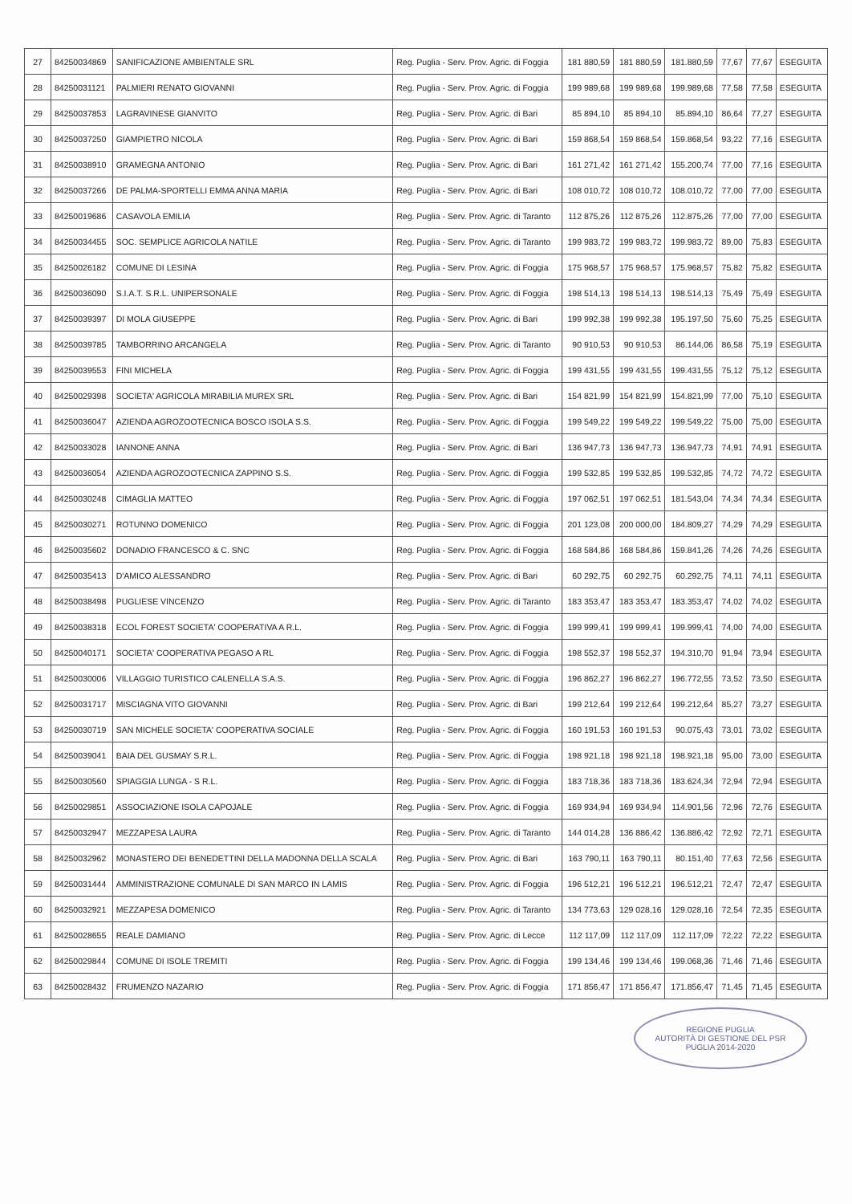| 27 | 84250034869 | SANIFICAZIONE AMBIENTALE SRL | Reg. Puglia - Serv. Prov. Agric. di Foggia | 181 880,59 | 181 880,59 | 181.880,59 | 77,67 | 77,67 | ESEGUITA |
| 28 | 84250031121 | PALMIERI RENATO GIOVANNI | Reg. Puglia - Serv. Prov. Agric. di Foggia | 199 989,68 | 199 989,68 | 199.989,68 | 77,58 | 77,58 | ESEGUITA |
| 29 | 84250037853 | LAGRAVINESE GIANVITO | Reg. Puglia - Serv. Prov. Agric. di Bari | 85 894,10 | 85 894,10 | 85.894,10 | 86,64 | 77,27 | ESEGUITA |
| 30 | 84250037250 | GIAMPIETRO NICOLA | Reg. Puglia - Serv. Prov. Agric. di Bari | 159 868,54 | 159 868,54 | 159.868,54 | 93,22 | 77,16 | ESEGUITA |
| 31 | 84250038910 | GRAMEGNA ANTONIO | Reg. Puglia - Serv. Prov. Agric. di Bari | 161 271,42 | 161 271,42 | 155.200,74 | 77,00 | 77,16 | ESEGUITA |
| 32 | 84250037266 | DE PALMA-SPORTELLI EMMA ANNA MARIA | Reg. Puglia - Serv. Prov. Agric. di Bari | 108 010,72 | 108 010,72 | 108.010,72 | 77,00 | 77,00 | ESEGUITA |
| 33 | 84250019686 | CASAVOLA EMILIA | Reg. Puglia - Serv. Prov. Agric. di Taranto | 112 875,26 | 112 875,26 | 112.875,26 | 77,00 | 77,00 | ESEGUITA |
| 34 | 84250034455 | SOC. SEMPLICE AGRICOLA NATILE | Reg. Puglia - Serv. Prov. Agric. di Taranto | 199 983,72 | 199 983,72 | 199.983,72 | 89,00 | 75,83 | ESEGUITA |
| 35 | 84250026182 | COMUNE DI LESINA | Reg. Puglia - Serv. Prov. Agric. di Foggia | 175 968,57 | 175 968,57 | 175.968,57 | 75,82 | 75,82 | ESEGUITA |
| 36 | 84250036090 | S.I.A.T. S.R.L. UNIPERSONALE | Reg. Puglia - Serv. Prov. Agric. di Foggia | 198 514,13 | 198 514,13 | 198.514,13 | 75,49 | 75,49 | ESEGUITA |
| 37 | 84250039397 | DI MOLA GIUSEPPE | Reg. Puglia - Serv. Prov. Agric. di Bari | 199 992,38 | 199 992,38 | 195.197,50 | 75,60 | 75,25 | ESEGUITA |
| 38 | 84250039785 | TAMBORRINO ARCANGELA | Reg. Puglia - Serv. Prov. Agric. di Taranto | 90 910,53 | 90 910,53 | 86.144,06 | 86,58 | 75,19 | ESEGUITA |
| 39 | 84250039553 | FINI MICHELA | Reg. Puglia - Serv. Prov. Agric. di Foggia | 199 431,55 | 199 431,55 | 199.431,55 | 75,12 | 75,12 | ESEGUITA |
| 40 | 84250029398 | SOCIETA' AGRICOLA MIRABILIA MUREX SRL | Reg. Puglia - Serv. Prov. Agric. di Bari | 154 821,99 | 154 821,99 | 154.821,99 | 77,00 | 75,10 | ESEGUITA |
| 41 | 84250036047 | AZIENDA AGROZOOTECNICA BOSCO ISOLA S.S. | Reg. Puglia - Serv. Prov. Agric. di Foggia | 199 549,22 | 199 549,22 | 199.549,22 | 75,00 | 75,00 | ESEGUITA |
| 42 | 84250033028 | IANNONE ANNA | Reg. Puglia - Serv. Prov. Agric. di Bari | 136 947,73 | 136 947,73 | 136.947,73 | 74,91 | 74,91 | ESEGUITA |
| 43 | 84250036054 | AZIENDA AGROZOOTECNICA ZAPPINO S.S. | Reg. Puglia - Serv. Prov. Agric. di Foggia | 199 532,85 | 199 532,85 | 199.532,85 | 74,72 | 74,72 | ESEGUITA |
| 44 | 84250030248 | CIMAGLIA MATTEO | Reg. Puglia - Serv. Prov. Agric. di Foggia | 197 062,51 | 197 062,51 | 181.543,04 | 74,34 | 74,34 | ESEGUITA |
| 45 | 84250030271 | ROTUNNO DOMENICO | Reg. Puglia - Serv. Prov. Agric. di Foggia | 201 123,08 | 200 000,00 | 184.809,27 | 74,29 | 74,29 | ESEGUITA |
| 46 | 84250035602 | DONADIO FRANCESCO & C. SNC | Reg. Puglia - Serv. Prov. Agric. di Foggia | 168 584,86 | 168 584,86 | 159.841,26 | 74,26 | 74,26 | ESEGUITA |
| 47 | 84250035413 | D'AMICO ALESSANDRO | Reg. Puglia - Serv. Prov. Agric. di Bari | 60 292,75 | 60 292,75 | 60.292,75 | 74,11 | 74,11 | ESEGUITA |
| 48 | 84250038498 | PUGLIESE VINCENZO | Reg. Puglia - Serv. Prov. Agric. di Taranto | 183 353,47 | 183 353,47 | 183.353,47 | 74,02 | 74,02 | ESEGUITA |
| 49 | 84250038318 | ECOL FOREST SOCIETA' COOPERATIVA A R.L. | Reg. Puglia - Serv. Prov. Agric. di Foggia | 199 999,41 | 199 999,41 | 199.999,41 | 74,00 | 74,00 | ESEGUITA |
| 50 | 84250040171 | SOCIETA' COOPERATIVA PEGASO A RL | Reg. Puglia - Serv. Prov. Agric. di Foggia | 198 552,37 | 198 552,37 | 194.310,70 | 91,94 | 73,94 | ESEGUITA |
| 51 | 84250030006 | VILLAGGIO TURISTICO CALENELLA S.A.S. | Reg. Puglia - Serv. Prov. Agric. di Foggia | 196 862,27 | 196 862,27 | 196.772,55 | 73,52 | 73,50 | ESEGUITA |
| 52 | 84250031717 | MISCIAGNA VITO GIOVANNI | Reg. Puglia - Serv. Prov. Agric. di Bari | 199 212,64 | 199 212,64 | 199.212,64 | 85,27 | 73,27 | ESEGUITA |
| 53 | 84250030719 | SAN MICHELE SOCIETA' COOPERATIVA SOCIALE | Reg. Puglia - Serv. Prov. Agric. di Foggia | 160 191,53 | 160 191,53 | 90.075,43 | 73,01 | 73,02 | ESEGUITA |
| 54 | 84250039041 | BAIA DEL GUSMAY S.R.L. | Reg. Puglia - Serv. Prov. Agric. di Foggia | 198 921,18 | 198 921,18 | 198.921,18 | 95,00 | 73,00 | ESEGUITA |
| 55 | 84250030560 | SPIAGGIA LUNGA - S R.L. | Reg. Puglia - Serv. Prov. Agric. di Foggia | 183 718,36 | 183 718,36 | 183.624,34 | 72,94 | 72,94 | ESEGUITA |
| 56 | 84250029851 | ASSOCIAZIONE ISOLA CAPOJALE | Reg. Puglia - Serv. Prov. Agric. di Foggia | 169 934,94 | 169 934,94 | 114.901,56 | 72,96 | 72,76 | ESEGUITA |
| 57 | 84250032947 | MEZZAPESA LAURA | Reg. Puglia - Serv. Prov. Agric. di Taranto | 144 014,28 | 136 886,42 | 136.886,42 | 72,92 | 72,71 | ESEGUITA |
| 58 | 84250032962 | MONASTERO DEI BENEDETTINI DELLA MADONNA DELLA SCALA | Reg. Puglia - Serv. Prov. Agric. di Bari | 163 790,11 | 163 790,11 | 80.151,40 | 77,63 | 72,56 | ESEGUITA |
| 59 | 84250031444 | AMMINISTRAZIONE COMUNALE DI SAN MARCO IN LAMIS | Reg. Puglia - Serv. Prov. Agric. di Foggia | 196 512,21 | 196 512,21 | 196.512,21 | 72,47 | 72,47 | ESEGUITA |
| 60 | 84250032921 | MEZZAPESA DOMENICO | Reg. Puglia - Serv. Prov. Agric. di Taranto | 134 773,63 | 129 028,16 | 129.028,16 | 72,54 | 72,35 | ESEGUITA |
| 61 | 84250028655 | REALE DAMIANO | Reg. Puglia - Serv. Prov. Agric. di Lecce | 112 117,09 | 112 117,09 | 112.117,09 | 72,22 | 72,22 | ESEGUITA |
| 62 | 84250029844 | COMUNE DI ISOLE TREMITI | Reg. Puglia - Serv. Prov. Agric. di Foggia | 199 134,46 | 199 134,46 | 199.068,36 | 71,46 | 71,46 | ESEGUITA |
| 63 | 84250028432 | FRUMENZO NAZARIO | Reg. Puglia - Serv. Prov. Agric. di Foggia | 171 856,47 | 171 856,47 | 171.856,47 | 71,45 | 71,45 | ESEGUITA |
REGIONE PUGLIA
AUTORITÀ DI GESTIONE DEL PSR PUGLIA 2014-2020